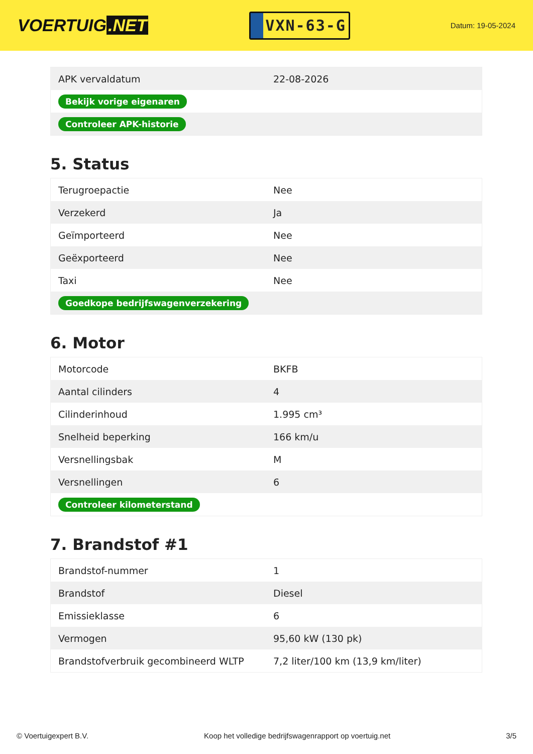VOERTUIG.NET
VXN-63-G
Datum: 19-05-2024
| APK vervaldatum | 22-08-2026 |
| Bekijk vorige eigenaren | |
| Controleer APK-historie | |
5. Status
| Terugroepactie | Nee |
| Verzekerd | Ja |
| Geïmporteerd | Nee |
| Geëxporteerd | Nee |
| Taxi | Nee |
| Goedkope bedrijfswagenverzekering | |
6. Motor
| Motorcode | BKFB |
| Aantal cilinders | 4 |
| Cilinderinhoud | 1.995 cm³ |
| Snelheid beperking | 166 km/u |
| Versnellingsbak | M |
| Versnellingen | 6 |
| Controleer kilometerstand | |
7. Brandstof #1
| Brandstof-nummer | 1 |
| Brandstof | Diesel |
| Emissieklasse | 6 |
| Vermogen | 95,60 kW (130 pk) |
| Brandstofverbruik gecombineerd WLTP | 7,2 liter/100 km (13,9 km/liter) |
© Voertuigexpert B.V. Koop het volledige bedrijfswagenrapport op voertuig.net 3/5